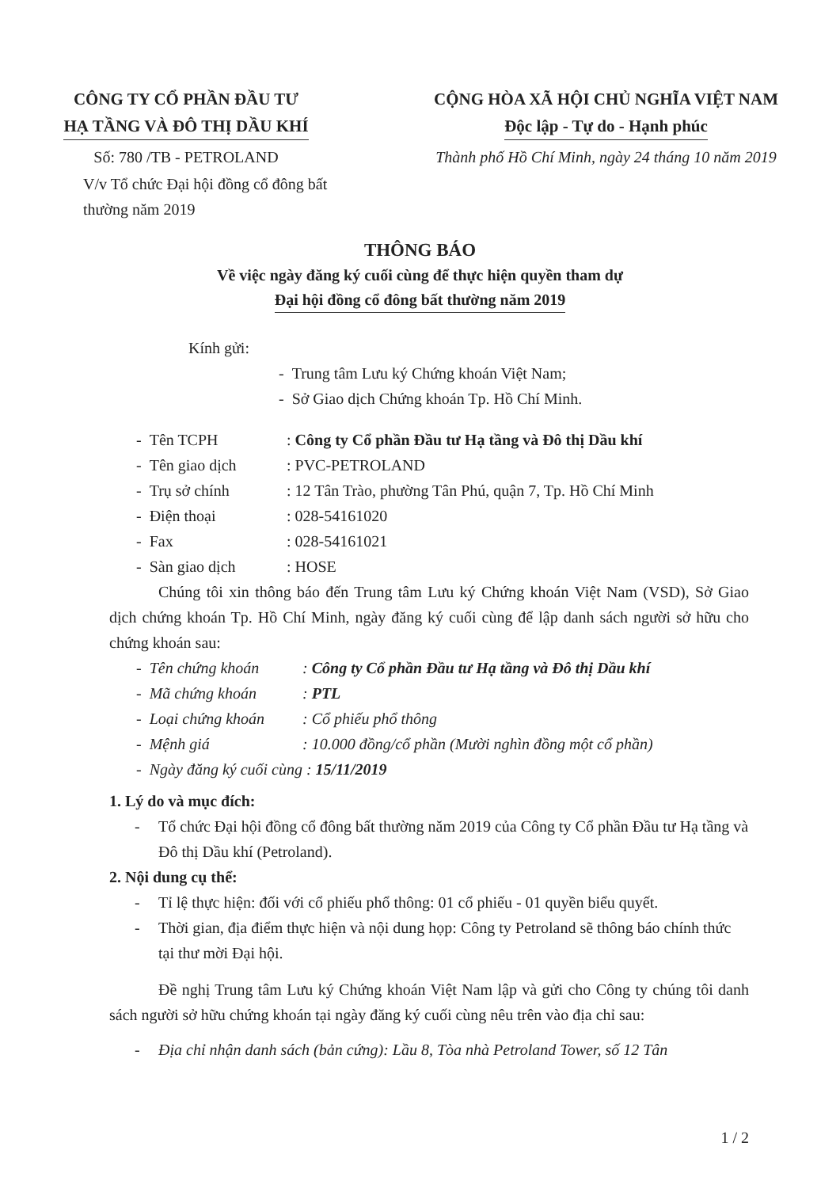CÔNG TY CỔ PHẦN ĐẦU TƯ
HẠ TẦNG VÀ ĐÔ THỊ DẦU KHÍ
CỘNG HÒA XÃ HỘI CHỦ NGHĨA VIỆT NAM
Độc lập - Tự do - Hạnh phúc
Số: 780 /TB - PETROLAND Thành phố Hồ Chí Minh, ngày 24 tháng 10 năm 2019
V/v Tổ chức Đại hội đồng cổ đông bất thường năm 2019
THÔNG BÁO
Về việc ngày đăng ký cuối cùng để thực hiện quyền tham dự
Đại hội đồng cổ đông bất thường năm 2019
Kính gửi:
- Trung tâm Lưu ký Chứng khoán Việt Nam;
- Sở Giao dịch Chứng khoán Tp. Hồ Chí Minh.
- Tên TCPH: Công ty Cổ phần Đầu tư Hạ tầng và Đô thị Dầu khí
- Tên giao dịch: PVC-PETROLAND
- Trụ sở chính: 12 Tân Trào, phường Tân Phú, quận 7, Tp. Hồ Chí Minh
- Điện thoại: 028-54161020
- Fax: 028-54161021
- Sàn giao dịch: HOSE
Chúng tôi xin thông báo đến Trung tâm Lưu ký Chứng khoán Việt Nam (VSD), Sở Giao dịch chứng khoán Tp. Hồ Chí Minh, ngày đăng ký cuối cùng để lập danh sách người sở hữu cho chứng khoán sau:
- Tên chứng khoán: Công ty Cổ phần Đầu tư Hạ tầng và Đô thị Dầu khí
- Mã chứng khoán: PTL
- Loại chứng khoán: Cổ phiếu phổ thông
- Mệnh giá: 10.000 đồng/cổ phần (Mười nghìn đồng một cổ phần)
- Ngày đăng ký cuối cùng : 15/11/2019
1. Lý do và mục đích:
- Tổ chức Đại hội đồng cổ đông bất thường năm 2019 của Công ty Cổ phần Đầu tư Hạ tầng và Đô thị Dầu khí (Petroland).
2. Nội dung cụ thể:
- Tỉ lệ thực hiện: đối với cổ phiếu phổ thông: 01 cổ phiếu - 01 quyền biểu quyết.
- Thời gian, địa điểm thực hiện và nội dung họp: Công ty Petroland sẽ thông báo chính thức tại thư mời Đại hội.
Đề nghị Trung tâm Lưu ký Chứng khoán Việt Nam lập và gửi cho Công ty chúng tôi danh sách người sở hữu chứng khoán tại ngày đăng ký cuối cùng nêu trên vào địa chỉ sau:
- Địa chỉ nhận danh sách (bản cứng): Lầu 8, Tòa nhà Petroland Tower, số 12 Tân
1 / 2